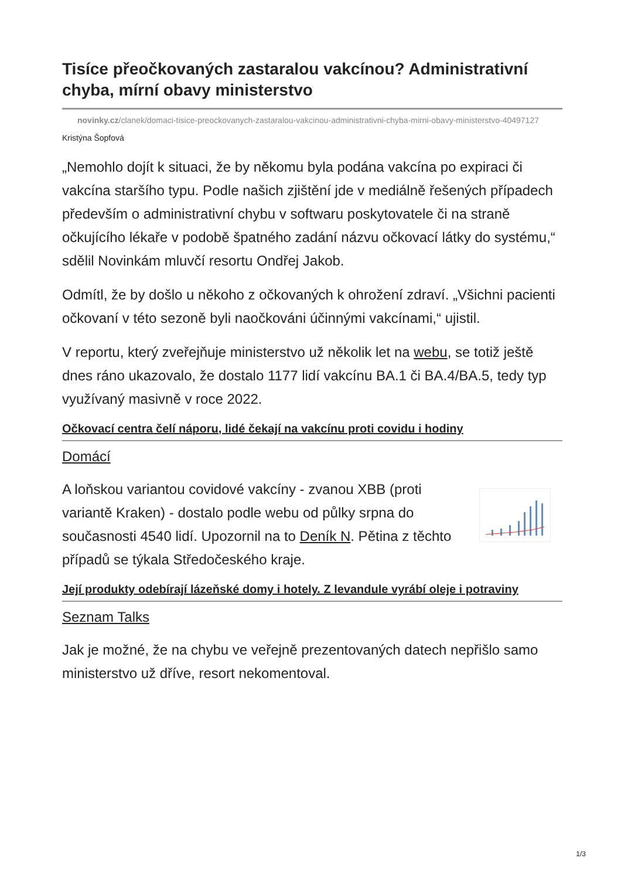Tisíce přeočkovaných zastaralou vakcínou? Administrativní chyba, mírní obavy ministerstvo
novinky.cz/clanek/domaci-tisice-preockovanych-zastaralou-vakcinou-administrativni-chyba-mirni-obavy-ministerstvo-40497127
Kristýna Šopfová
„Nemohlo dojít k situaci, že by někomu byla podána vakcína po expiraci či vakcína staršího typu. Podle našich zjištění jde v mediálně řešených případech především o administrativní chybu v softwaru poskytovatele či na straně očkujícího lékaře v podobě špatného zadání názvu očkovací látky do systému,“ sdělil Novinkám mluvčí resortu Ondřej Jakob.
Odmítl, že by došlo u někoho z očkovaných k ohrožení zdraví. „Všichni pacienti očkovaní v této sezoně byli naočkováni účinnými vakcínami,“ ujistil.
V reportu, který zveřejňuje ministerstvo už několik let na webu, se totiž ještě dnes ráno ukazovalo, že dostalo 1177 lidí vakcínu BA.1 či BA.4/BA.5, tedy typ využívaný masivně v roce 2022.
Očkovací centra čelí náporu, lidé čekají na vakcínu proti covidu i hodiny
Domácí
A loňskou variantou covidové vakcíny - zvanou XBB (proti variantě Kraken) - dostalo podle webu od půlky srpna do současnosti 4540 lidí. Upozornil na to Deník N. Pětina z těchto případů se týkala Středočeského kraje.
Její produkty odebírají lázeňské domy i hotely. Z levandule vyrábí oleje i potraviny
Seznam Talks
Jak je možné, že na chybu ve veřejně prezentovaných datech nepřišlo samo ministerstvo už dříve, resort nekomentoval.
1/3